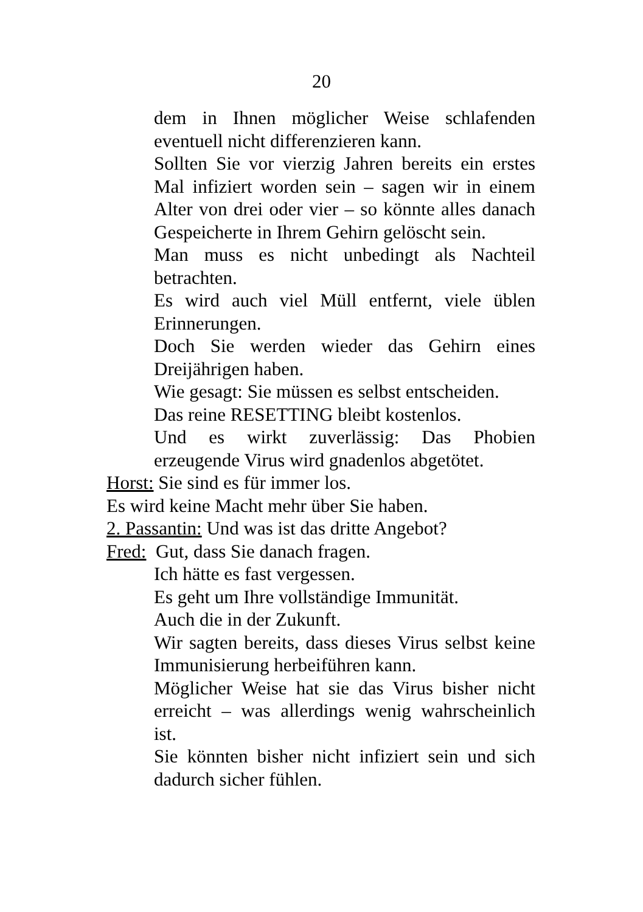20
dem in Ihnen möglicher Weise schlafenden eventuell nicht differenzieren kann.
Sollten Sie vor vierzig Jahren bereits ein erstes Mal infiziert worden sein – sagen wir in einem Alter von drei oder vier – so könnte alles danach Gespeicherte in Ihrem Gehirn gelöscht sein.
Man muss es nicht unbedingt als Nachteil betrachten.
Es wird auch viel Müll entfernt, viele üblen Erinnerungen.
Doch Sie werden wieder das Gehirn eines Dreijährigen haben.
Wie gesagt: Sie müssen es selbst entscheiden.
Das reine RESETTING bleibt kostenlos.
Und es wirkt zuverlässig: Das Phobien erzeugende Virus wird gnadenlos abgetötet.
Horst: Sie sind es für immer los.
Es wird keine Macht mehr über Sie haben.
2. Passantin: Und was ist das dritte Angebot?
Fred: Gut, dass Sie danach fragen.
Ich hätte es fast vergessen.
Es geht um Ihre vollständige Immunität.
Auch die in der Zukunft.
Wir sagten bereits, dass dieses Virus selbst keine Immunisierung herbeiführen kann.
Möglicher Weise hat sie das Virus bisher nicht erreicht – was allerdings wenig wahrscheinlich ist.
Sie könnten bisher nicht infiziert sein und sich dadurch sicher fühlen.